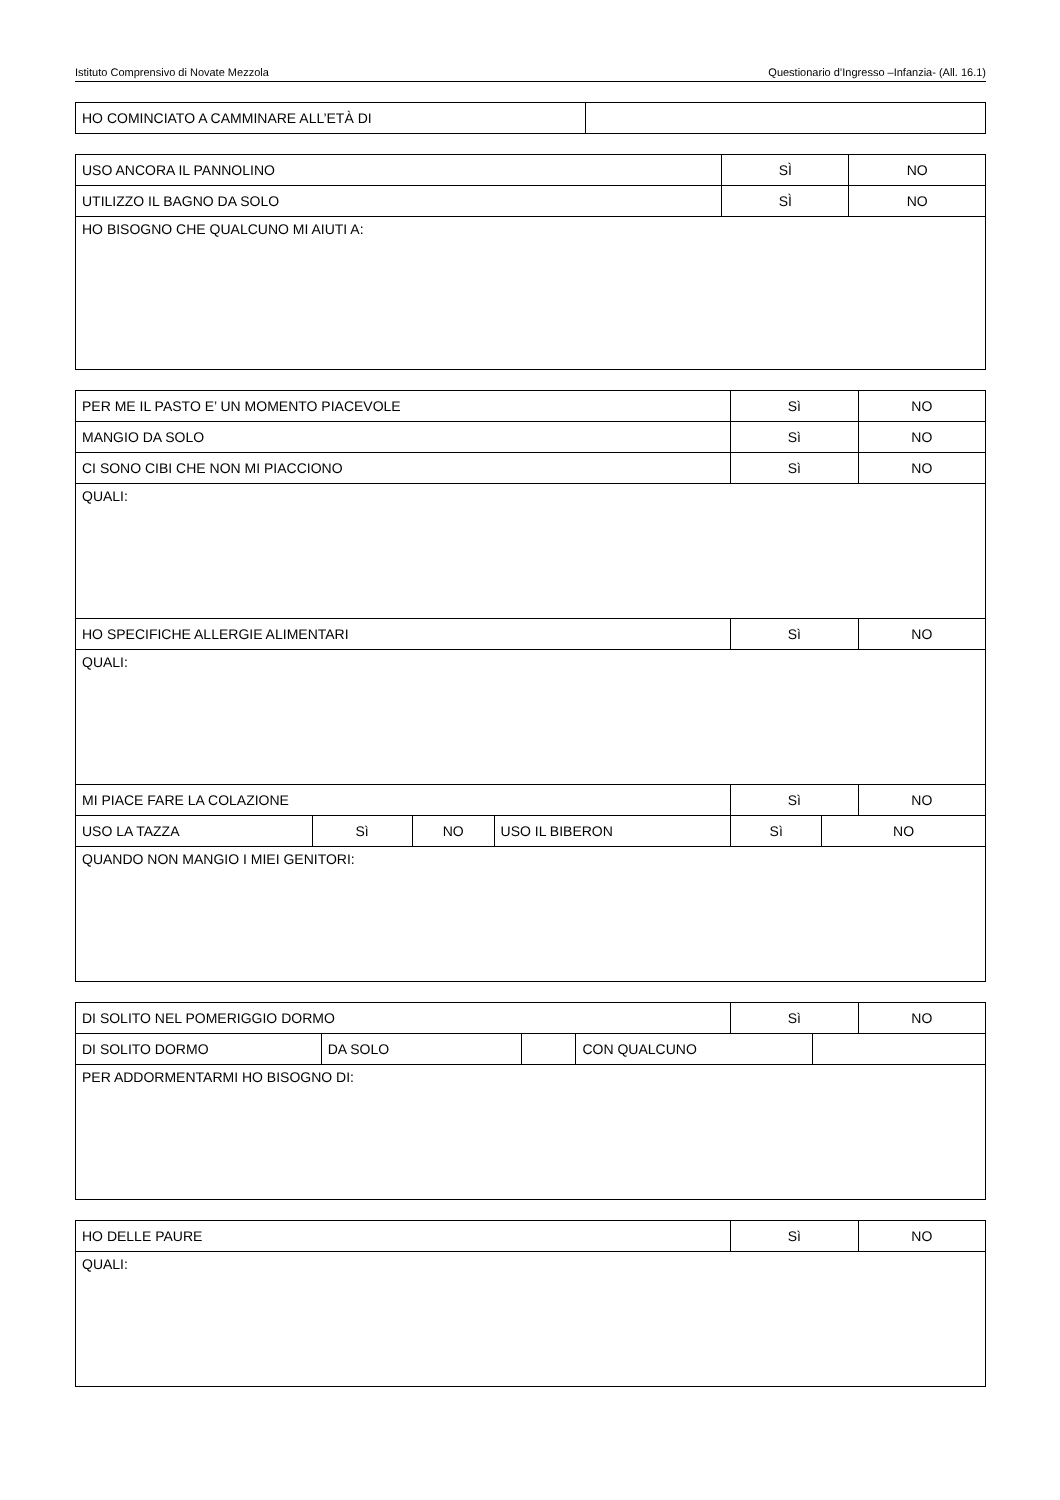Istituto Comprensivo di Novate Mezzola Questionario d’Ingresso –Infanzia- (All. 16.1)
| HO COMINCIATO A CAMMINARE ALL’ETÀ DI | |
| USO ANCORA IL PANNOLINO | SÌ | NO |
| UTILIZZO IL BAGNO DA SOLO | SÌ | NO |
| HO BISOGNO CHE QUALCUNO MI AIUTI A: | | |
| PER ME IL PASTO E’ UN MOMENTO PIACEVOLE | Sì | NO |
| MANGIO DA SOLO | Sì | NO |
| CI SONO CIBI CHE NON MI PIACCIONO | Sì | NO |
| QUALI: | | |
| HO SPECIFICHE ALLERGIE ALIMENTARI | Sì | NO |
| QUALI: | | |
| MI PIACE FARE LA COLAZIONE | Sì | NO |
| USO LA TAZZA | Sì | NO | USO IL BIBERON | Sì | NO |
| QUANDO NON MANGIO I MIEI GENITORI: | | | | | |
| DI SOLITO NEL POMERIGGIO DORMO | Sì | NO |
| DI SOLITO DORMO | DA SOLO | | CON QUALCUNO | |
| PER ADDORMENTARMI HO BISOGNO DI: | | | | |
| HO DELLE PAURE | Sì | NO |
| QUALI: | | |